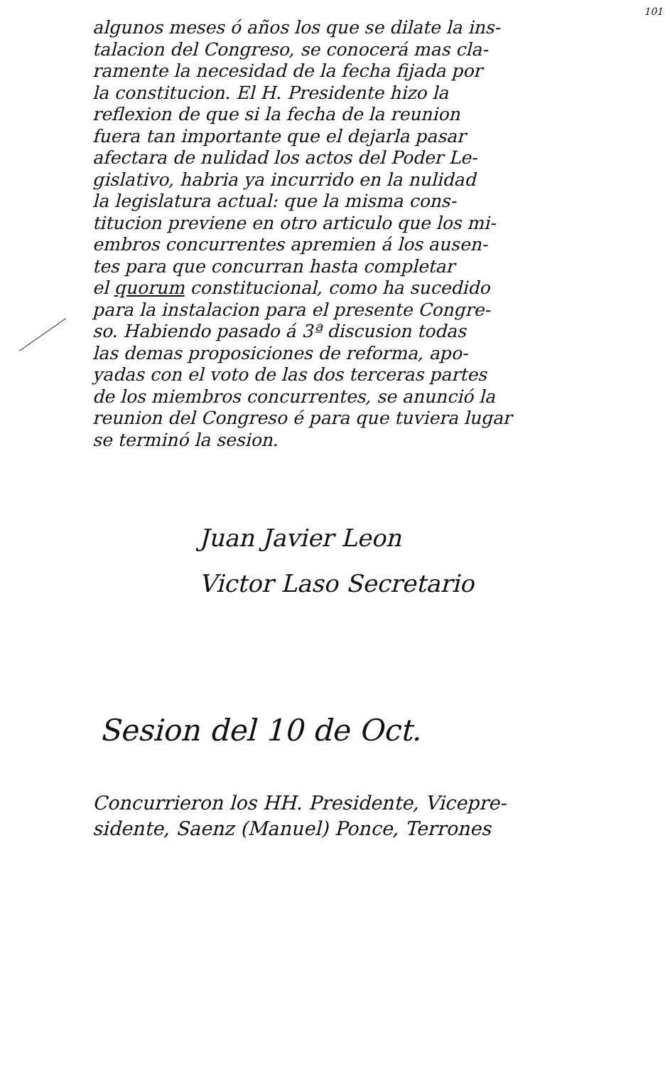101
algunos meses ó años los que se dilate la ins-
talacion del Congreso, se conocerá mas cla-
ramente la necesidad de la fecha fijada por
la constitucion. El H. Presidente hizo la
reflexion de que si la fecha de la reunion
fuera tan importante que el dejarla pasar
afectara de nulidad los actos del Poder Le-
gislativo, habria ya incurrido en la nulidad
la legislatura actual: que la misma cons-
titucion previene en otro articulo que los mi-
embros concurrentes apremien á los ausen-
tes para que concurran hasta completar
el quorum constitucional, como ha sucedido
para la instalacion para el presente Congre-
so. Habiendo pasado á 3ª discusion todas
las demas proposiciones de reforma, apo-
yadas con el voto de las dos terceras partes
de los miembros concurrentes, se anunció la
reunion del Congreso é para que tuviera lugar
se terminó la sesion.
Juan Javier Leon
Victor Laso Secretario
Sesion del 10 de Oct.
Concurrieron los HH. Presidente, Vicepre-
sidente, Saenz (Manuel) Ponce, Terrones